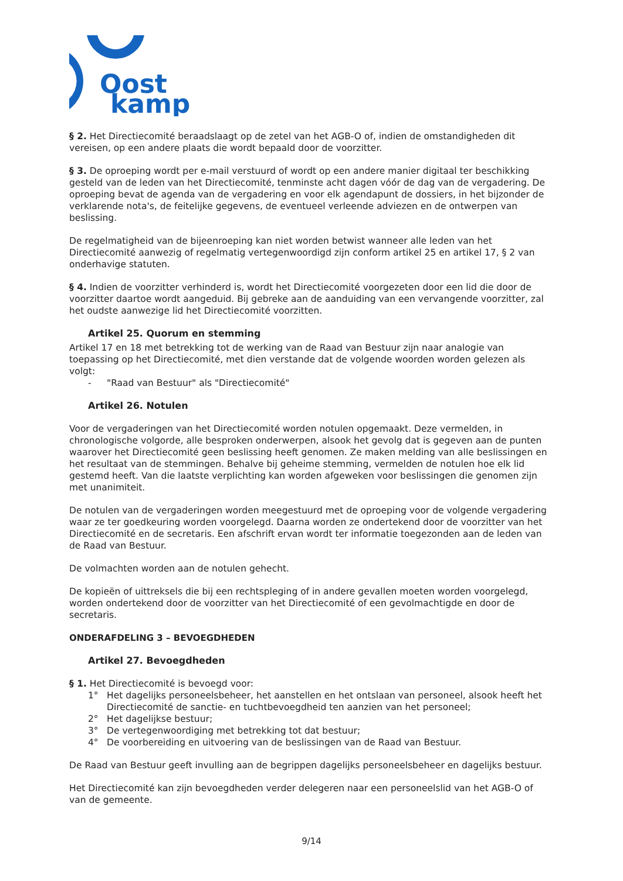Oost
kamp
§ 2. Het Directiecomité beraadslaagt op de zetel van het AGB-O of, indien de omstandigheden dit vereisen, op een andere plaats die wordt bepaald door de voorzitter.
§ 3. De oproeping wordt per e-mail verstuurd of wordt op een andere manier digitaal ter beschikking gesteld van de leden van het Directiecomité, tenminste acht dagen vóór de dag van de vergadering. De oproeping bevat de agenda van de vergadering en voor elk agendapunt de dossiers, in het bijzonder de verklarende nota's, de feitelijke gegevens, de eventueel verleende adviezen en de ontwerpen van beslissing.
De regelmatigheid van de bijeenroeping kan niet worden betwist wanneer alle leden van het Directiecomité aanwezig of regelmatig vertegenwoordigd zijn conform artikel 25 en artikel 17, § 2 van onderhavige statuten.
§ 4. Indien de voorzitter verhinderd is, wordt het Directiecomité voorgezeten door een lid die door de voorzitter daartoe wordt aangeduid. Bij gebreke aan de aanduiding van een vervangende voorzitter, zal het oudste aanwezige lid het Directiecomité voorzitten.
Artikel 25. Quorum en stemming
Artikel 17 en 18 met betrekking tot de werking van de Raad van Bestuur zijn naar analogie van toepassing op het Directiecomité, met dien verstande dat de volgende woorden worden gelezen als volgt:
- "Raad van Bestuur" als "Directiecomité"
Artikel 26. Notulen
Voor de vergaderingen van het Directiecomité worden notulen opgemaakt. Deze vermelden, in chronologische volgorde, alle besproken onderwerpen, alsook het gevolg dat is gegeven aan de punten waarover het Directiecomité geen beslissing heeft genomen. Ze maken melding van alle beslissingen en het resultaat van de stemmingen. Behalve bij geheime stemming, vermelden de notulen hoe elk lid gestemd heeft. Van die laatste verplichting kan worden afgeweken voor beslissingen die genomen zijn met unanimiteit.
De notulen van de vergaderingen worden meegestuurd met de oproeping voor de volgende vergadering waar ze ter goedkeuring worden voorgelegd. Daarna worden ze ondertekend door de voorzitter van het Directiecomité en de secretaris. Een afschrift ervan wordt ter informatie toegezonden aan de leden van de Raad van Bestuur.
De volmachten worden aan de notulen gehecht.
De kopieën of uittreksels die bij een rechtspleging of in andere gevallen moeten worden voorgelegd, worden ondertekend door de voorzitter van het Directiecomité of een gevolmachtigde en door de secretaris.
ONDERAFDELING 3 – BEVOEGDHEDEN
Artikel 27. Bevoegdheden
§ 1. Het Directiecomité is bevoegd voor:
1° Het dagelijks personeelsbeheer, het aanstellen en het ontslaan van personeel, alsook heeft het Directiecomité de sanctie- en tuchtbevoegdheid ten aanzien van het personeel;
2° Het dagelijkse bestuur;
3° De vertegenwoordiging met betrekking tot dat bestuur;
4° De voorbereiding en uitvoering van de beslissingen van de Raad van Bestuur.
De Raad van Bestuur geeft invulling aan de begrippen dagelijks personeelsbeheer en dagelijks bestuur.
Het Directiecomité kan zijn bevoegdheden verder delegeren naar een personeelslid van het AGB-O of van de gemeente.
9/14